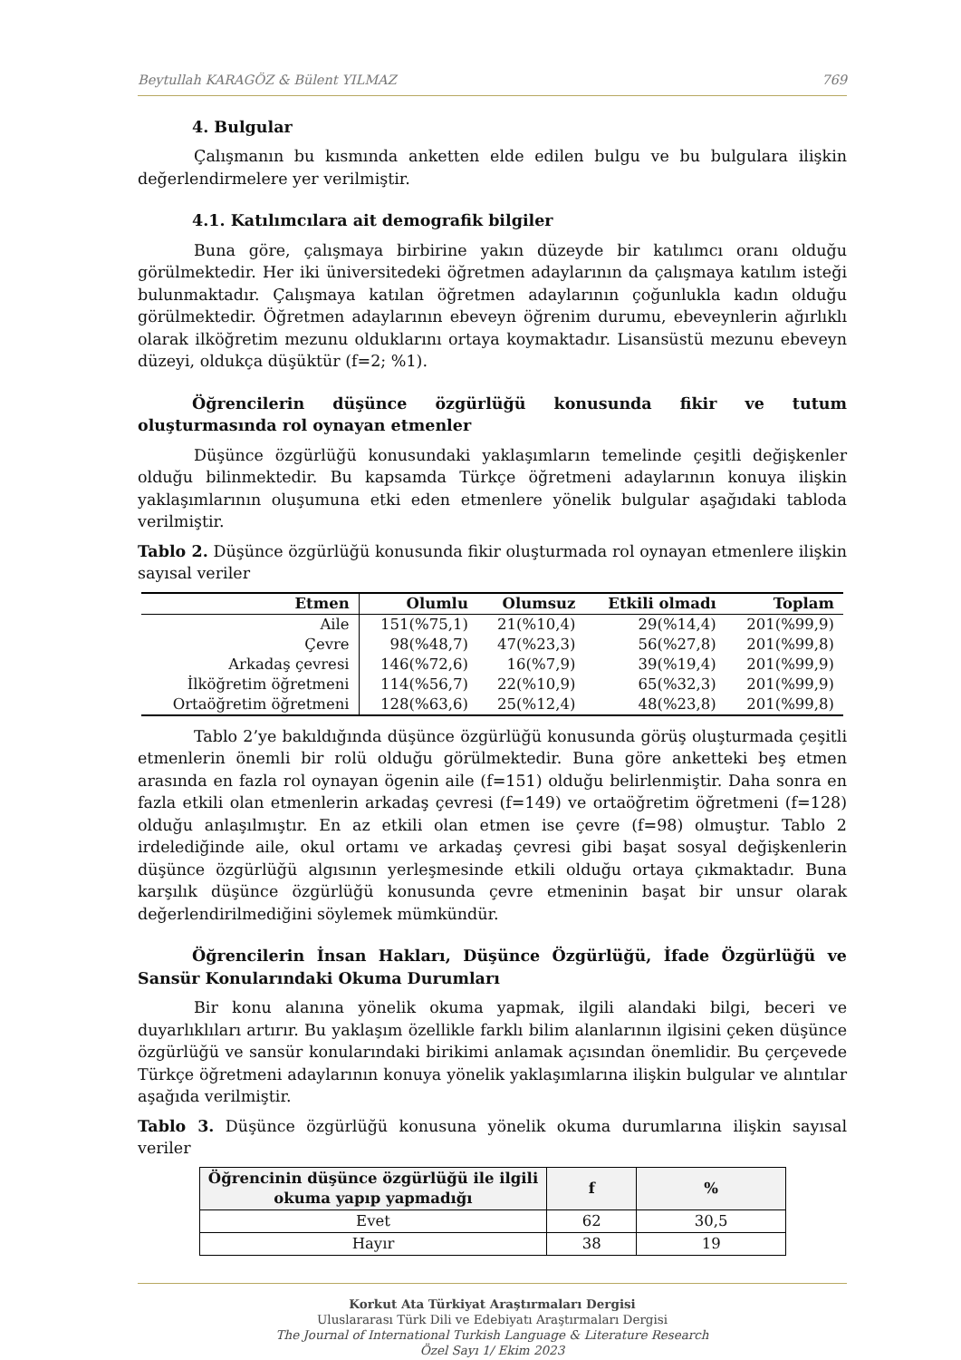Beytullah KARAGÖZ & Bülent YILMAZ 769
4. Bulgular
Çalışmanın bu kısmında anketten elde edilen bulgu ve bu bulgulara ilişkin değerlendirmelere yer verilmiştir.
4.1. Katılımcılara ait demografik bilgiler
Buna göre, çalışmaya birbirine yakın düzeyde bir katılımcı oranı olduğu görülmektedir. Her iki üniversitedeki öğretmen adaylarının da çalışmaya katılım isteği bulunmaktadır. Çalışmaya katılan öğretmen adaylarının çoğunlukla kadın olduğu görülmektedir. Öğretmen adaylarının ebeveyn öğrenim durumu, ebeveynlerin ağırlıklı olarak ilköğretim mezunu olduklarını ortaya koymaktadır. Lisansüstü mezunu ebeveyn düzeyi, oldukça düşüktür (f=2; %1).
Öğrencilerin düşünce özgürlüğü konusunda fikir ve tutum oluşturmasında rol oynayan etmenler
Düşünce özgürlüğü konusundaki yaklaşımların temelinde çeşitli değişkenler olduğu bilinmektedir. Bu kapsamda Türkçe öğretmeni adaylarının konuya ilişkin yaklaşımlarının oluşumuna etki eden etmenlere yönelik bulgular aşağıdaki tabloda verilmiştir.
Tablo 2. Düşünce özgürlüğü konusunda fikir oluşturmada rol oynayan etmenlere ilişkin sayısal veriler
| Etmen | Olumlu | Olumsuz | Etkili olmadı | Toplam |
| --- | --- | --- | --- | --- |
| Aile | 151(%75,1) | 21(%10,4) | 29(%14,4) | 201(%99,9) |
| Çevre | 98(%48,7) | 47(%23,3) | 56(%27,8) | 201(%99,8) |
| Arkadaş çevresi | 146(%72,6) | 16(%7,9) | 39(%19,4) | 201(%99,9) |
| İlköğretim öğretmeni | 114(%56,7) | 22(%10,9) | 65(%32,3) | 201(%99,9) |
| Ortaöğretim öğretmeni | 128(%63,6) | 25(%12,4) | 48(%23,8) | 201(%99,8) |
Tablo 2’ye bakıldığında düşünce özgürlüğü konusunda görüş oluşturmada çeşitli etmenlerin önemli bir rolü olduğu görülmektedir. Buna göre anketteki beş etmen arasında en fazla rol oynayan ögenin aile (f=151) olduğu belirlenmiştir. Daha sonra en fazla etkili olan etmenlerin arkadaş çevresi (f=149) ve ortaöğretim öğretmeni (f=128) olduğu anlaşılmıştır. En az etkili olan etmen ise çevre (f=98) olmuştur. Tablo 2 irdelediğinde aile, okul ortamı ve arkadaş çevresi gibi başat sosyal değişkenlerin düşünce özgürlüğü algısının yerleşmesinde etkili olduğu ortaya çıkmaktadır. Buna karşılık düşünce özgürlüğü konusunda çevre etmeninin başat bir unsur olarak değerlendirilmediğini söylemek mümkündür.
Öğrencilerin İnsan Hakları, Düşünce Özgürlüğü, İfade Özgürlüğü ve Sansür Konularındaki Okuma Durumları
Bir konu alanına yönelik okuma yapmak, ilgili alandaki bilgi, beceri ve duyarlıklıları artırır. Bu yaklaşım özellikle farklı bilim alanlarının ilgisini çeken düşünce özgürlüğü ve sansür konularındaki birikimi anlamak açısından önemlidir. Bu çerçevede Türkçe öğretmeni adaylarının konuya yönelik yaklaşımlarına ilişkin bulgular ve alıntılar aşağıda verilmiştir.
Tablo 3. Düşünce özgürlüğü konusuna yönelik okuma durumlarına ilişkin sayısal veriler
| Öğrencinin düşünce özgürlüğü ile ilgili okuma yapıp yapmadığı | f | % |
| --- | --- | --- |
| Evet | 62 | 30,5 |
| Hayır | 38 | 19 |
Korkut Ata Türkiyat Araştırmaları Dergisi
Uluslararası Türk Dili ve Edebiyatı Araştırmaları Dergisi
The Journal of International Turkish Language & Literature Research
Özel Sayı 1/ Ekim 2023